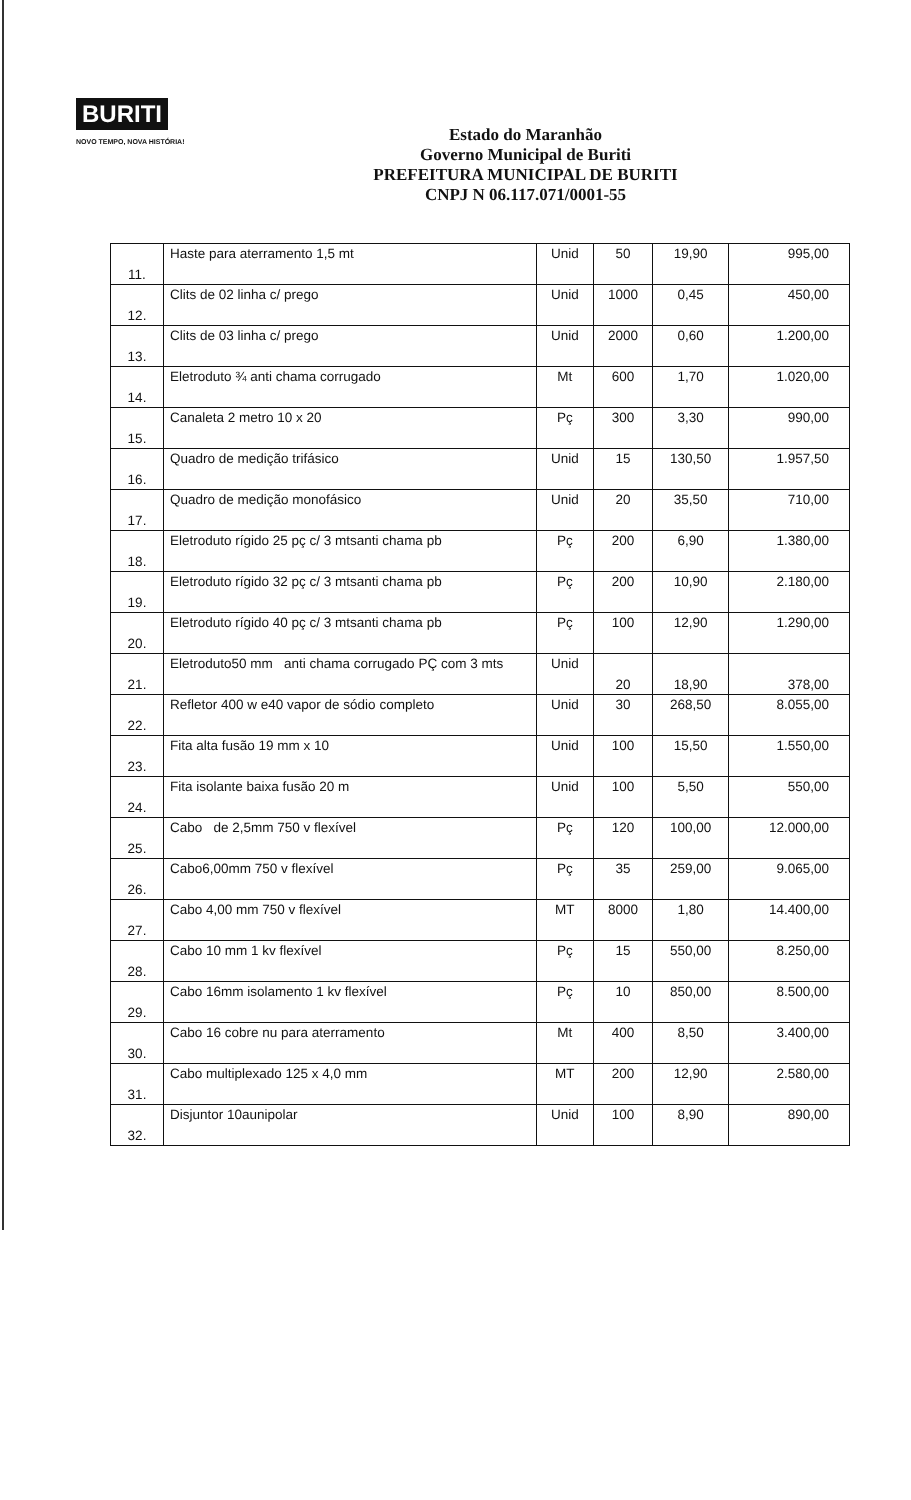BURITI
NOVO TEMPO, NOVA HISTÓRIA!
Estado do Maranhão
Governo Municipal de Buriti
PREFEITURA MUNICIPAL DE BURITI
CNPJ N 06.117.071/0001-55
| 11. | Haste para aterramento 1,5 mt | Unid | 50 | 19,90 | 995,00 |
| 12. | Clits de 02 linha c/ prego | Unid | 1000 | 0,45 | 450,00 |
| 13. | Clits de 03 linha c/ prego | Unid | 2000 | 0,60 | 1.200,00 |
| 14. | Eletroduto ¾ anti chama corrugado | Mt | 600 | 1,70 | 1.020,00 |
| 15. | Canaleta 2 metro 10 x 20 | Pç | 300 | 3,30 | 990,00 |
| 16. | Quadro de medição trifásico | Unid | 15 | 130,50 | 1.957,50 |
| 17. | Quadro de medição monofásico | Unid | 20 | 35,50 | 710,00 |
| 18. | Eletroduto rígido 25 pç c/ 3 mtsanti chama pb | Pç | 200 | 6,90 | 1.380,00 |
| 19. | Eletroduto rígido 32 pç c/ 3 mtsanti chama pb | Pç | 200 | 10,90 | 2.180,00 |
| 20. | Eletroduto rígido 40 pç c/ 3 mtsanti chama pb | Pç | 100 | 12,90 | 1.290,00 |
| 21. | Eletroduto50 mm anti chama corrugado PÇ com 3 mts | Unid | 20 | 18,90 | 378,00 |
| 22. | Refletor 400 w e40 vapor de sódio completo | Unid | 30 | 268,50 | 8.055,00 |
| 23. | Fita alta fusão 19 mm x 10 | Unid | 100 | 15,50 | 1.550,00 |
| 24. | Fita isolante baixa fusão 20 m | Unid | 100 | 5,50 | 550,00 |
| 25. | Cabo de 2,5mm 750 v flexível | Pç | 120 | 100,00 | 12.000,00 |
| 26. | Cabo6,00mm 750 v flexível | Pç | 35 | 259,00 | 9.065,00 |
| 27. | Cabo 4,00 mm 750 v flexível | MT | 8000 | 1,80 | 14.400,00 |
| 28. | Cabo 10 mm 1 kv flexível | Pç | 15 | 550,00 | 8.250,00 |
| 29. | Cabo 16mm isolamento 1 kv flexível | Pç | 10 | 850,00 | 8.500,00 |
| 30. | Cabo 16 cobre nu para aterramento | Mt | 400 | 8,50 | 3.400,00 |
| 31. | Cabo multiplexado 125 x 4,0 mm | MT | 200 | 12,90 | 2.580,00 |
| 32. | Disjuntor 10aunipolar | Unid | 100 | 8,90 | 890,00 |